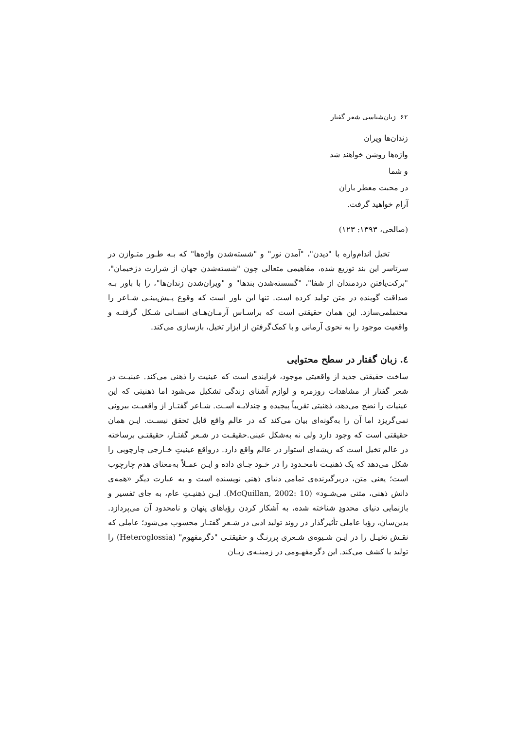۶۲ زبان‌شناسی شعر گفتار
زندان‌ها ویران
واژه‌ها روشن خواهند شد
و شما
در محبت معطر باران
آرام خواهید گرفت.
(صالحی، ۱۳۹۳: ۱۲۳)
تخیل اندام‌واره با "دیدن"، "آمدن نور" و "شسته‌شدن واژه‌ها" که بـه طـور متـوازن در سرتاسر این بند توزیع شده، مفاهیمی متعالی چون "شسته‌شدن جهان از شرارت دژخیمان"، "برکت‌یافتن دردمندان از شفا"، "گسسته‌شدن بندها" و "ویران‌شدن زندان‌ها"، را با باور بـه صداقت گوینده در متن تولید کرده است. تنها این باور است که وقوع پـیش‌بینـی شـاعر را محتملمی‌سازد. این همان حقیقتی است که براسـاس آرمـان‌هـای انسـانی شـکل گرفتـه و واقعیت موجود را به نحوی آرمانی و با کمک‌گرفتن از ابزار تخیل، بازسازی می‌کند.
٤. زبان گفتار در سطح محتوایی
ساخت حقیقتی جدید از واقعیتی موجود، فرایندی است که عینیت را ذهنی می‌کند. عینیـت در شعر گفتار از مشاهدات روزمره و لوازم آشنای زندگی تشکیل می‌شود اما ذهنیتی که این عینیات را نضج می‌دهد، ذهنیتی تقریباً پیچیده و چندلایـه اسـت. شـاعر گفتـار از واقعیـت بیرونی نمی‌گریزد اما آن را به‌گونه‌ای بیان می‌کند که در عالم واقع قابل تحقق نیسـت. ایـن همان حقیقتی است که وجود دارد ولی نه به‌شکل عینی.حقیقـت در شـعر گفتـار، حقیقتـی برساخته در عالم تخیل است که ریشه‌ای استوار در عالم واقع دارد. درواقع عینیتِ خـارجی چارچوبی را شکل می‌دهد که یک ذهنیـت نامحـدود را در خـود جـای داده و ایـن عمـلاً به‌معنای هدم چارچوب است؛ یعنی متن، دربرگیرنده‌ی تمامی دنیای ذهنی نویسنده است و به عبارت دیگر «همه‌ی دانش ذهنی، متنی می‌شـود» (McQuillan, 2002: 10). ایـن ذهنیـتِ عام، به جای تفسیر و بازنمایی دنیای محدودِ شناخته شده، به آشکار کردن رؤیاهای پنهان و نامحدود آن می‌پردازد. بدین‌سان، رؤیا عاملی تأثیرگذار در روند تولید ادبی در شـعر گفتـار محسوب می‌شود؛ عاملی که نقـش تخیـل را در ایـن شـیوه‌ی شـعری پررنـگ و حقیقتـی "دگرمفهوم" (Heteroglossia) را تولید یا کشف می‌کند. این دگرمفهـومی در زمینـه‌ی زبـان